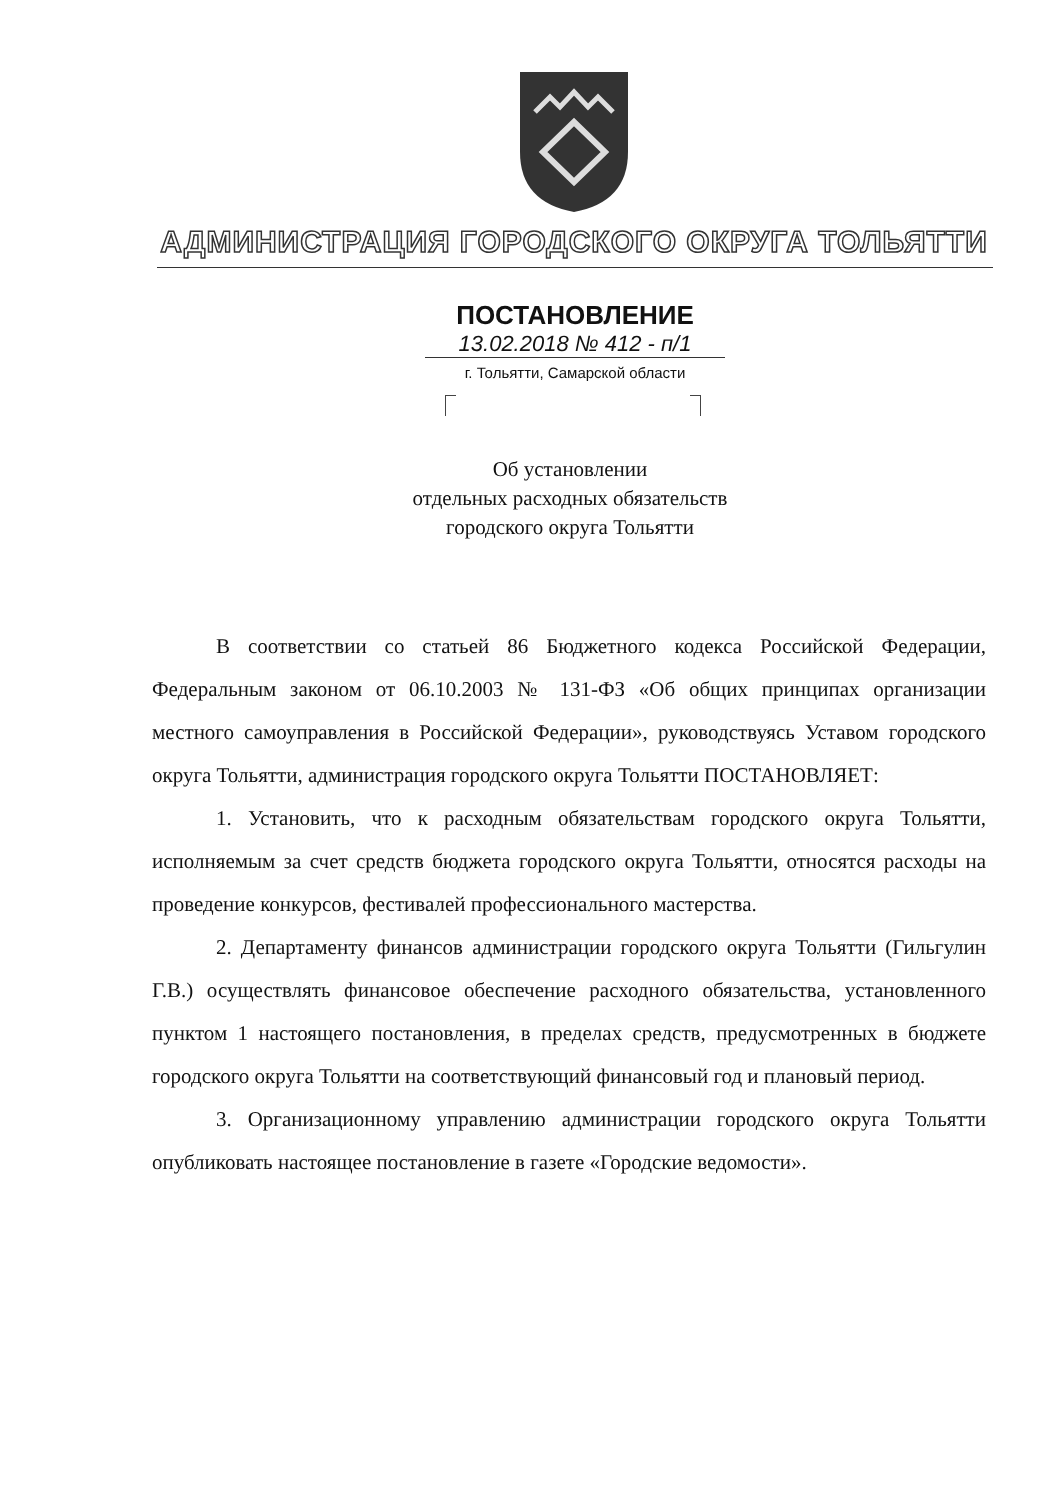АДМИНИСТРАЦИЯ ГОРОДСКОГО ОКРУГА ТОЛЬЯТТИ
ПОСТАНОВЛЕНИЕ
13.02.2018 № 412 - п/1
г. Тольятти, Самарской области
Об установлении
отдельных расходных обязательств
городского округа Тольятти
В соответствии со статьей 86 Бюджетного кодекса Российской Федерации, Федеральным законом от 06.10.2003 № 131-ФЗ «Об общих принципах организации местного самоуправления в Российской Федерации», руководствуясь Уставом городского округа Тольятти, администрация городского округа Тольятти ПОСТАНОВЛЯЕТ:
1. Установить, что к расходным обязательствам городского округа Тольятти, исполняемым за счет средств бюджета городского округа Тольятти, относятся расходы на проведение конкурсов, фестивалей профессионального мастерства.
2. Департаменту финансов администрации городского округа Тольятти (Гильгулин Г.В.) осуществлять финансовое обеспечение расходного обязательства, установленного пунктом 1 настоящего постановления, в пределах средств, предусмотренных в бюджете городского округа Тольятти на соответствующий финансовый год и плановый период.
3. Организационному управлению администрации городского округа Тольятти опубликовать настоящее постановление в газете «Городские ведомости».